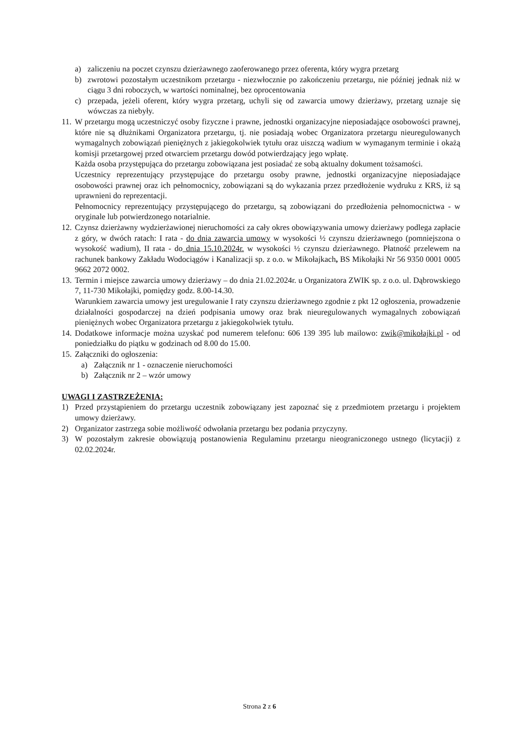a) zaliczeniu na poczet czynszu dzierżawnego zaoferowanego przez oferenta, który wygra przetarg
b) zwrotowi pozostałym uczestnikom przetargu - niezwłocznie po zakończeniu przetargu, nie później jednak niż w ciągu 3 dni roboczych, w wartości nominalnej, bez oprocentowania
c) przepada, jeżeli oferent, który wygra przetarg, uchyli się od zawarcia umowy dzierżawy, przetarg uznaje się wówczas za niebyły.
11.
W przetargu mogą uczestniczyć osoby fizyczne i prawne, jednostki organizacyjne nieposiadające osobowości prawnej, które nie są dłużnikami Organizatora przetargu, tj. nie posiadają wobec Organizatora przetargu nieuregulowanych wymagalnych zobowiązań pieniężnych z jakiegokolwiek tytułu oraz uiszczą wadium w wymaganym terminie i okażą komisji przetargowej przed otwarciem przetargu dowód potwierdzający jego wpłatę.
Każda osoba przystępująca do przetargu zobowiązana jest posiadać ze sobą aktualny dokument tożsamości.
Uczestnicy reprezentujący przystępujące do przetargu osoby prawne, jednostki organizacyjne nieposiadające osobowości prawnej oraz ich pełnomocnicy, zobowiązani są do wykazania przez przedłożenie wydruku z KRS, iż są uprawnieni do reprezentacji.
Pełnomocnicy reprezentujący przystępującego do przetargu, są zobowiązani do przedłożenia pełnomocnictwa - w oryginale lub potwierdzonego notarialnie.
12. Czynsz dzierżawny wydzierżawionej nieruchomości za cały okres obowiązywania umowy dzierżawy podlega zapłacie z góry, w dwóch ratach: I rata - do dnia zawarcia umowy w wysokości ½ czynszu dzierżawnego (pomniejszona o wysokość wadium), II rata - do dnia 15.10.2024r. w wysokości ½ czynszu dzierżawnego. Płatność przelewem na rachunek bankowy Zakładu Wodociągów i Kanalizacji sp. z o.o. w Mikołajkach, BS Mikołajki Nr 56 9350 0001 0005 9662 2072 0002.
13.
Termin i miejsce zawarcia umowy dzierżawy – do dnia 21.02.2024r. u Organizatora ZWIK sp. z o.o. ul. Dąbrowskiego 7, 11-730 Mikołajki, pomiędzy godz. 8.00-14.30.
Warunkiem zawarcia umowy jest uregulowanie I raty czynszu dzierżawnego zgodnie z pkt 12 ogłoszenia, prowadzenie działalności gospodarczej na dzień podpisania umowy oraz brak nieuregulowanych wymagalnych zobowiązań pieniężnych wobec Organizatora przetargu z jakiegokolwiek tytułu.
14. Dodatkowe informacje można uzyskać pod numerem telefonu: 606 139 395 lub mailowo: zwik@mikołajki.pl - od poniedziałku do piątku w godzinach od 8.00 do 15.00.
15. Załączniki do ogłoszenia:
a) Załącznik nr 1 - oznaczenie nieruchomości
b) Załącznik nr 2 – wzór umowy
UWAGI I ZASTRZEŻENIA:
1) Przed przystąpieniem do przetargu uczestnik zobowiązany jest zapoznać się z przedmiotem przetargu i projektem umowy dzierżawy.
2) Organizator zastrzega sobie możliwość odwołania przetargu bez podania przyczyny.
3) W pozostałym zakresie obowiązują postanowienia Regulaminu przetargu nieograniczonego ustnego (licytacji) z 02.02.2024r.
Strona 2 z 6